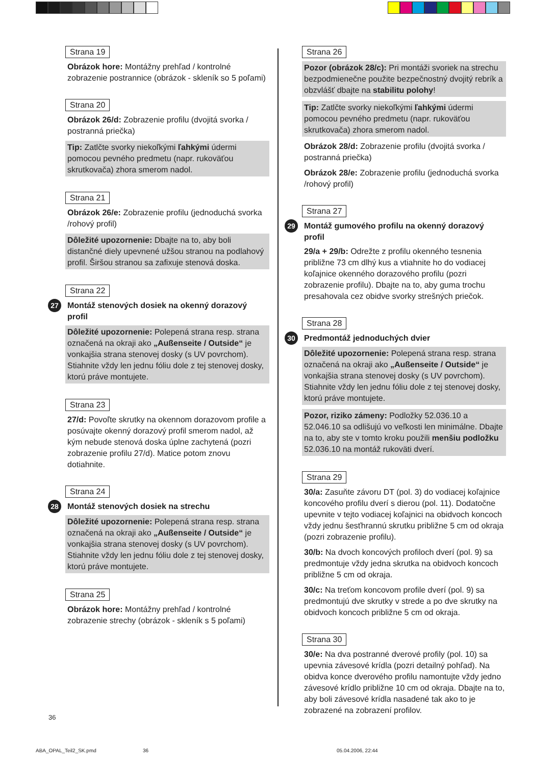Strana 19
Obrázok hore: Montážny prehľad / kontrolné zobrazenie postrannice (obrázok - skleník so 5 poľami)
Strana 20
Obrázok 26/d: Zobrazenie profilu (dvojitá svorka / postranná priečka)
Tip: Zatlčte svorky niekoľkými ľahkými údermi pomocou pevného predmetu (napr. rukoväťou skrutkovača) zhora smerom nadol.
Strana 21
Obrázok 26/e: Zobrazenie profilu (jednoduchá svorka /rohový profil)
Dôležité upozornenie: Dbajte na to, aby boli distančné diely upevnené užšou stranou na podlahový profil. Širšou stranou sa zafixuje stenová doska.
Strana 22
27 Montáž stenových dosiek na okenný dorazový profil
Dôležité upozornenie: Polepená strana resp. strana označená na okraji ako „Außenseite / Outside“ je vonkajšia strana stenovej dosky (s UV povrchom). Stiahnite vždy len jednu fóliu dole z tej stenovej dosky, ktorú práve montujete.
Strana 23
27/d: Povoľte skrutky na okennom dorazovom profile a posúvajte okenný dorazový profil smerom nadol, až kým nebude stenová doska úplne zachytená (pozri zobrazenie profilu 27/d). Matice potom znovu dotiahnite.
Strana 24
28 Montáž stenových dosiek na strechu
Dôležité upozornenie: Polepená strana resp. strana označená na okraji ako „Außenseite / Outside“ je vonkajšia strana stenovej dosky (s UV povrchom). Stiahnite vždy len jednu fóliu dole z tej stenovej dosky, ktorú práve montujete.
Strana 25
Obrázok hore: Montážny prehľad / kontrolné zobrazenie strechy (obrázok - skleník s 5 poľami)
Strana 26
Pozor (obrázok 28/c): Pri montáži svoriek na strechu bezpodmienečne použite bezpečnostný dvojitý rebrík a obzvlášť dbajte na stabilitu polohy!
Tip: Zatlčte svorky niekoľkými ľahkými údermi pomocou pevného predmetu (napr. rukoväťou skrutkovača) zhora smerom nadol.
Obrázok 28/d: Zobrazenie profilu (dvojitá svorka / postranná priečka)
Obrázok 28/e: Zobrazenie profilu (jednoduchá svorka /rohový profil)
Strana 27
29 Montáž gumového profilu na okenný dorazový profil
29/a + 29/b: Odrežte z profilu okenného tesnenia približne 73 cm dlhý kus a vtiahnite ho do vodiacej koľajnice okenného dorazového profilu (pozri zobrazenie profilu). Dbajte na to, aby guma trochu presahovala cez obidve svorky strešných priečok.
Strana 28
30 Predmontáž jednoduchých dvier
Dôležité upozornenie: Polepená strana resp. strana označená na okraji ako „Außenseite / Outside“ je vonkajšia strana stenovej dosky (s UV povrchom). Stiahnite vždy len jednu fóliu dole z tej stenovej dosky, ktorú práve montujete.
Pozor, riziko zámeny: Podložky 52.036.10 a 52.046.10 sa odlišujú vo veľkosti len minimálne. Dbajte na to, aby ste v tomto kroku použili menšiu podložku 52.036.10 na montáž rukoväti dverí.
Strana 29
30/a: Zasuňte závoru DT (pol. 3) do vodiacej koľajnice koncového profilu dverí s dierou (pol. 11). Dodatočne upevnite v tejto vodiacej koľajnici na obidvoch koncoch vždy jednu šesťhrannú skrutku približne 5 cm od okraja (pozri zobrazenie profilu).
30/b: Na dvoch koncových profiloch dverí (pol. 9) sa predmontuje vždy jedna skrutka na obidvoch koncoch približne 5 cm od okraja.
30/c: Na treťom koncovom profile dverí (pol. 9) sa predmontujú dve skrutky v strede a po dve skrutky na obidvoch koncoch približne 5 cm od okraja.
Strana 30
30/e: Na dva postranné dverové profily (pol. 10) sa upevnia závesové krídla (pozri detailný pohľad). Na obidva konce dverového profilu namontujte vždy jedno závesové krídlo približne 10 cm od okraja. Dbajte na to, aby boli závesové krídla nasadené tak ako to je zobrazené na zobrazení profilov.
36
ABA_OPAL_Teil2_SK.pmd 36 05.04.2006, 22:44